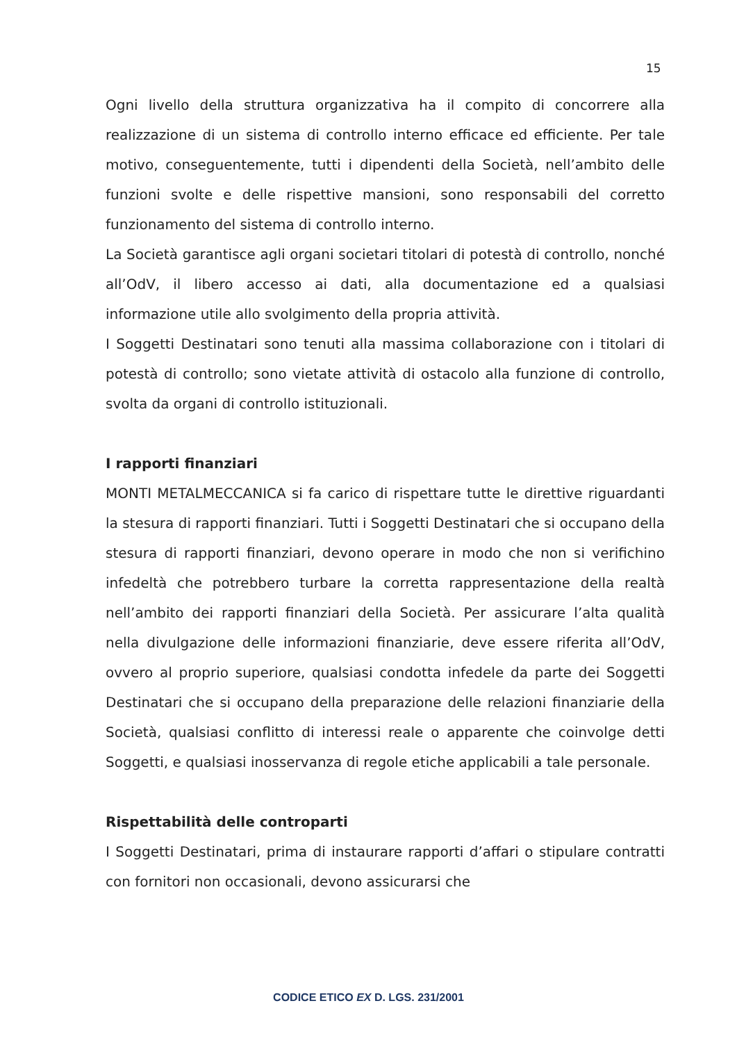15
Ogni livello della struttura organizzativa ha il compito di concorrere alla realizzazione di un sistema di controllo interno efficace ed efficiente. Per tale motivo, conseguentemente, tutti i dipendenti della Società, nell’ambito delle funzioni svolte e delle rispettive mansioni, sono responsabili del corretto funzionamento del sistema di controllo interno.
La Società garantisce agli organi societari titolari di potestà di controllo, nonché all’OdV, il libero accesso ai dati, alla documentazione ed a qualsiasi informazione utile allo svolgimento della propria attività.
I Soggetti Destinatari sono tenuti alla massima collaborazione con i titolari di potestà di controllo; sono vietate attività di ostacolo alla funzione di controllo, svolta da organi di controllo istituzionali.
I rapporti finanziari
MONTI METALMECCANICA si fa carico di rispettare tutte le direttive riguardanti la stesura di rapporti finanziari. Tutti i Soggetti Destinatari che si occupano della stesura di rapporti finanziari, devono operare in modo che non si verifichino infedeltà che potrebbero turbare la corretta rappresentazione della realtà nell’ambito dei rapporti finanziari della Società. Per assicurare l’alta qualità nella divulgazione delle informazioni finanziarie, deve essere riferita all’OdV, ovvero al proprio superiore, qualsiasi condotta infedele da parte dei Soggetti Destinatari che si occupano della preparazione delle relazioni finanziarie della Società, qualsiasi conflitto di interessi reale o apparente che coinvolge detti Soggetti, e qualsiasi inosservanza di regole etiche applicabili a tale personale.
Rispettabilità delle controparti
I Soggetti Destinatari, prima di instaurare rapporti d’affari o stipulare contratti con fornitori non occasionali, devono assicurarsi che
CODICE ETICO EX D. LGS. 231/2001